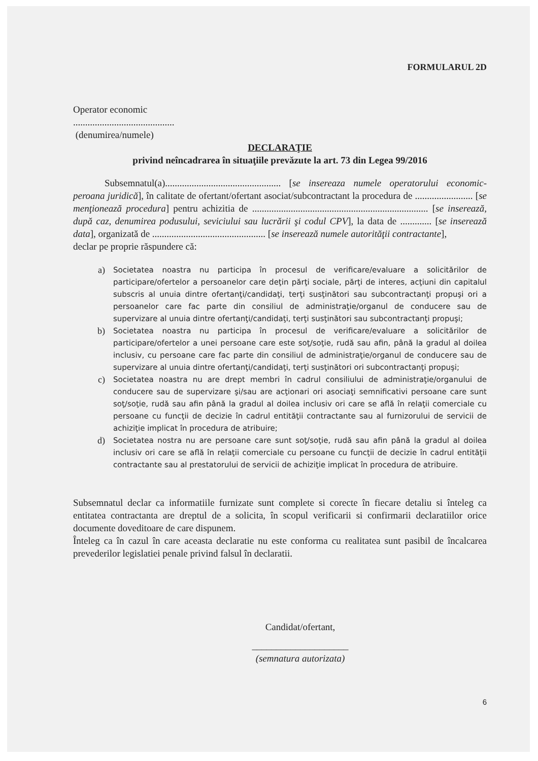FORMULARUL 2D
Operator economic
..........................................
(denumirea/numele)
DECLARAŢIE
privind neîncadrarea în situaţiile prevăzute la art. 73 din Legea 99/2016
Subsemnatul(a)................................................ [se insereaza numele operatorului economic-peroana juridică], în calitate de ofertant/ofertant asociat/subcontractant la procedura de ........................ [se menţionează procedura] pentru achizitia de ......................................................................... [se inserează, după caz, denumirea podusului, seviciului sau lucrării şi codul CPV], la data de ............. [se inserează data], organizată de ............................................... [se inserează numele autorităţii contractante],
declar pe proprie răspundere că:
a) Societatea noastra nu participa în procesul de verificare/evaluare a solicitărilor de participare/ofertelor a persoanelor care deţin părţi sociale, părţi de interes, acţiuni din capitalul subscris al unuia dintre ofertanţi/candidaţi, terţi susţinători sau subcontractanţi propuşi ori a persoanelor care fac parte din consiliul de administraţie/organul de conducere sau de supervizare al unuia dintre ofertanţi/candidaţi, terţi susţinători sau subcontractanţi propuşi;
b) Societatea noastra nu participa în procesul de verificare/evaluare a solicitărilor de participare/ofertelor a unei persoane care este soţ/soţie, rudă sau afin, până la gradul al doilea inclusiv, cu persoane care fac parte din consiliul de administraţie/organul de conducere sau de supervizare al unuia dintre ofertanţi/candidaţi, terţi susţinători ori subcontractanţi propuşi;
c) Societatea noastra nu are drept membri în cadrul consiliului de administraţie/organului de conducere sau de supervizare şi/sau are acţionari ori asociaţi semnificativi persoane care sunt soţ/soţie, rudă sau afin până la gradul al doilea inclusiv ori care se află în relaţii comerciale cu persoane cu funcţii de decizie în cadrul entităţii contractante sau al furnizorului de servicii de achiziţie implicat în procedura de atribuire;
d) Societatea nostra nu are persoane care sunt soţ/soţie, rudă sau afin până la gradul al doilea inclusiv ori care se află în relaţii comerciale cu persoane cu funcţii de decizie în cadrul entităţii contractante sau al prestatorului de servicii de achiziţie implicat în procedura de atribuire.
Subsemnatul declar ca informatiile furnizate sunt complete si corecte în fiecare detaliu si înteleg ca entitatea contractanta are dreptul de a solicita, în scopul verificarii si confirmarii declaratiilor orice documente doveditoare de care dispunem.
Înteleg ca în cazul în care aceasta declaratie nu este conforma cu realitatea sunt pasibil de încalcarea prevederilor legislatiei penale privind falsul în declaratii.
Candidat/ofertant,
____________________
(semnatura autorizata)
6